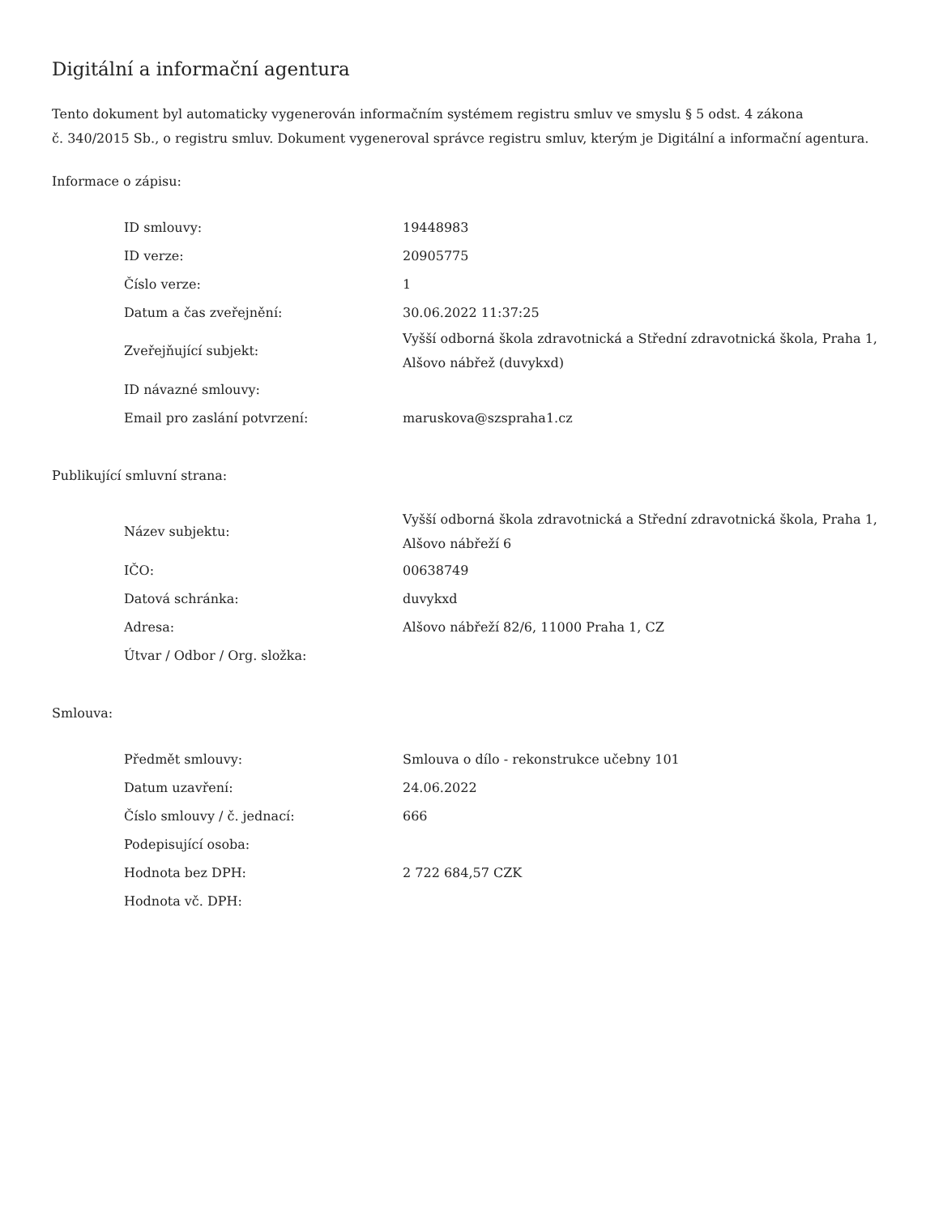Digitální a informační agentura
Tento dokument byl automaticky vygenerován informačním systémem registru smluv ve smyslu § 5 odst. 4 zákona
č. 340/2015 Sb., o registru smluv. Dokument vygeneroval správce registru smluv, kterým je Digitální a informační agentura.
Informace o zápisu:
| ID smlouvy: | 19448983 |
| ID verze: | 20905775 |
| Číslo verze: | 1 |
| Datum a čas zveřejnění: | 30.06.2022 11:37:25 |
| Zveřejňující subjekt: | Vyšší odborná škola zdravotnická a Střední zdravotnická škola, Praha 1, Alšovo nábřež (duvykxd) |
| ID návazné smlouvy: | |
| Email pro zaslání potvrzení: | maruskova@szspraha1.cz |
Publikující smluvní strana:
| Název subjektu: | Vyšší odborná škola zdravotnická a Střední zdravotnická škola, Praha 1, Alšovo nábřeží 6 |
| IČO: | 00638749 |
| Datová schránka: | duvykxd |
| Adresa: | Alšovo nábřeží 82/6, 11000 Praha 1, CZ |
| Útvar / Odbor / Org. složka: | |
Smlouva:
| Předmět smlouvy: | Smlouva o dílo - rekonstrukce učebny 101 |
| Datum uzavření: | 24.06.2022 |
| Číslo smlouvy / č. jednací: | 666 |
| Podepisující osoba: | |
| Hodnota bez DPH: | 2 722 684,57 CZK |
| Hodnota vč. DPH: | |